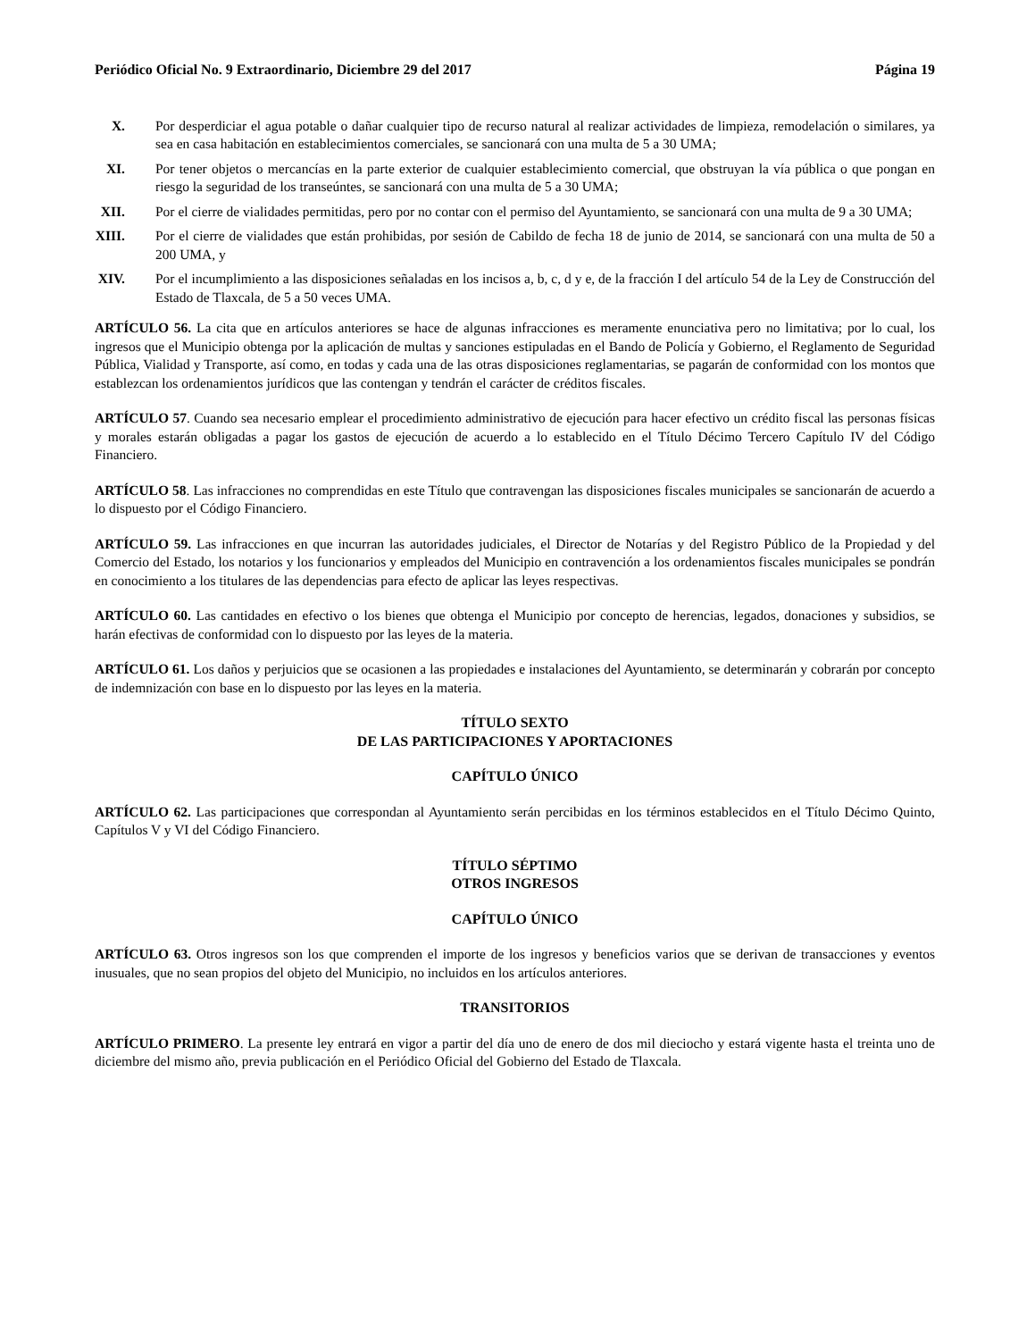Periódico Oficial No. 9 Extraordinario, Diciembre 29 del 2017 Página 19
X. Por desperdiciar el agua potable o dañar cualquier tipo de recurso natural al realizar actividades de limpieza, remodelación o similares, ya sea en casa habitación en establecimientos comerciales, se sancionará con una multa de 5 a 30 UMA;
XI. Por tener objetos o mercancías en la parte exterior de cualquier establecimiento comercial, que obstruyan la vía pública o que pongan en riesgo la seguridad de los transeúntes, se sancionará con una multa de 5 a 30 UMA;
XII. Por el cierre de vialidades permitidas, pero por no contar con el permiso del Ayuntamiento, se sancionará con una multa de 9 a 30 UMA;
XIII. Por el cierre de vialidades que están prohibidas, por sesión de Cabildo de fecha 18 de junio de 2014, se sancionará con una multa de 50 a 200 UMA, y
XIV. Por el incumplimiento a las disposiciones señaladas en los incisos a, b, c, d y e, de la fracción I del artículo 54 de la Ley de Construcción del Estado de Tlaxcala, de 5 a 50 veces UMA.
ARTÍCULO 56. La cita que en artículos anteriores se hace de algunas infracciones es meramente enunciativa pero no limitativa; por lo cual, los ingresos que el Municipio obtenga por la aplicación de multas y sanciones estipuladas en el Bando de Policía y Gobierno, el Reglamento de Seguridad Pública, Vialidad y Transporte, así como, en todas y cada una de las otras disposiciones reglamentarias, se pagarán de conformidad con los montos que establezcan los ordenamientos jurídicos que las contengan y tendrán el carácter de créditos fiscales.
ARTÍCULO 57. Cuando sea necesario emplear el procedimiento administrativo de ejecución para hacer efectivo un crédito fiscal las personas físicas y morales estarán obligadas a pagar los gastos de ejecución de acuerdo a lo establecido en el Título Décimo Tercero Capítulo IV del Código Financiero.
ARTÍCULO 58. Las infracciones no comprendidas en este Título que contravengan las disposiciones fiscales municipales se sancionarán de acuerdo a lo dispuesto por el Código Financiero.
ARTÍCULO 59. Las infracciones en que incurran las autoridades judiciales, el Director de Notarías y del Registro Público de la Propiedad y del Comercio del Estado, los notarios y los funcionarios y empleados del Municipio en contravención a los ordenamientos fiscales municipales se pondrán en conocimiento a los titulares de las dependencias para efecto de aplicar las leyes respectivas.
ARTÍCULO 60. Las cantidades en efectivo o los bienes que obtenga el Municipio por concepto de herencias, legados, donaciones y subsidios, se harán efectivas de conformidad con lo dispuesto por las leyes de la materia.
ARTÍCULO 61. Los daños y perjuicios que se ocasionen a las propiedades e instalaciones del Ayuntamiento, se determinarán y cobrarán por concepto de indemnización con base en lo dispuesto por las leyes en la materia.
TÍTULO SEXTO
DE LAS PARTICIPACIONES Y APORTACIONES
CAPÍTULO ÚNICO
ARTÍCULO 62. Las participaciones que correspondan al Ayuntamiento serán percibidas en los términos establecidos en el Título Décimo Quinto, Capítulos V y VI del Código Financiero.
TÍTULO SÉPTIMO
OTROS INGRESOS
CAPÍTULO ÚNICO
ARTÍCULO 63. Otros ingresos son los que comprenden el importe de los ingresos y beneficios varios que se derivan de transacciones y eventos inusuales, que no sean propios del objeto del Municipio, no incluidos en los artículos anteriores.
TRANSITORIOS
ARTÍCULO PRIMERO. La presente ley entrará en vigor a partir del día uno de enero de dos mil dieciocho y estará vigente hasta el treinta uno de diciembre del mismo año, previa publicación en el Periódico Oficial del Gobierno del Estado de Tlaxcala.